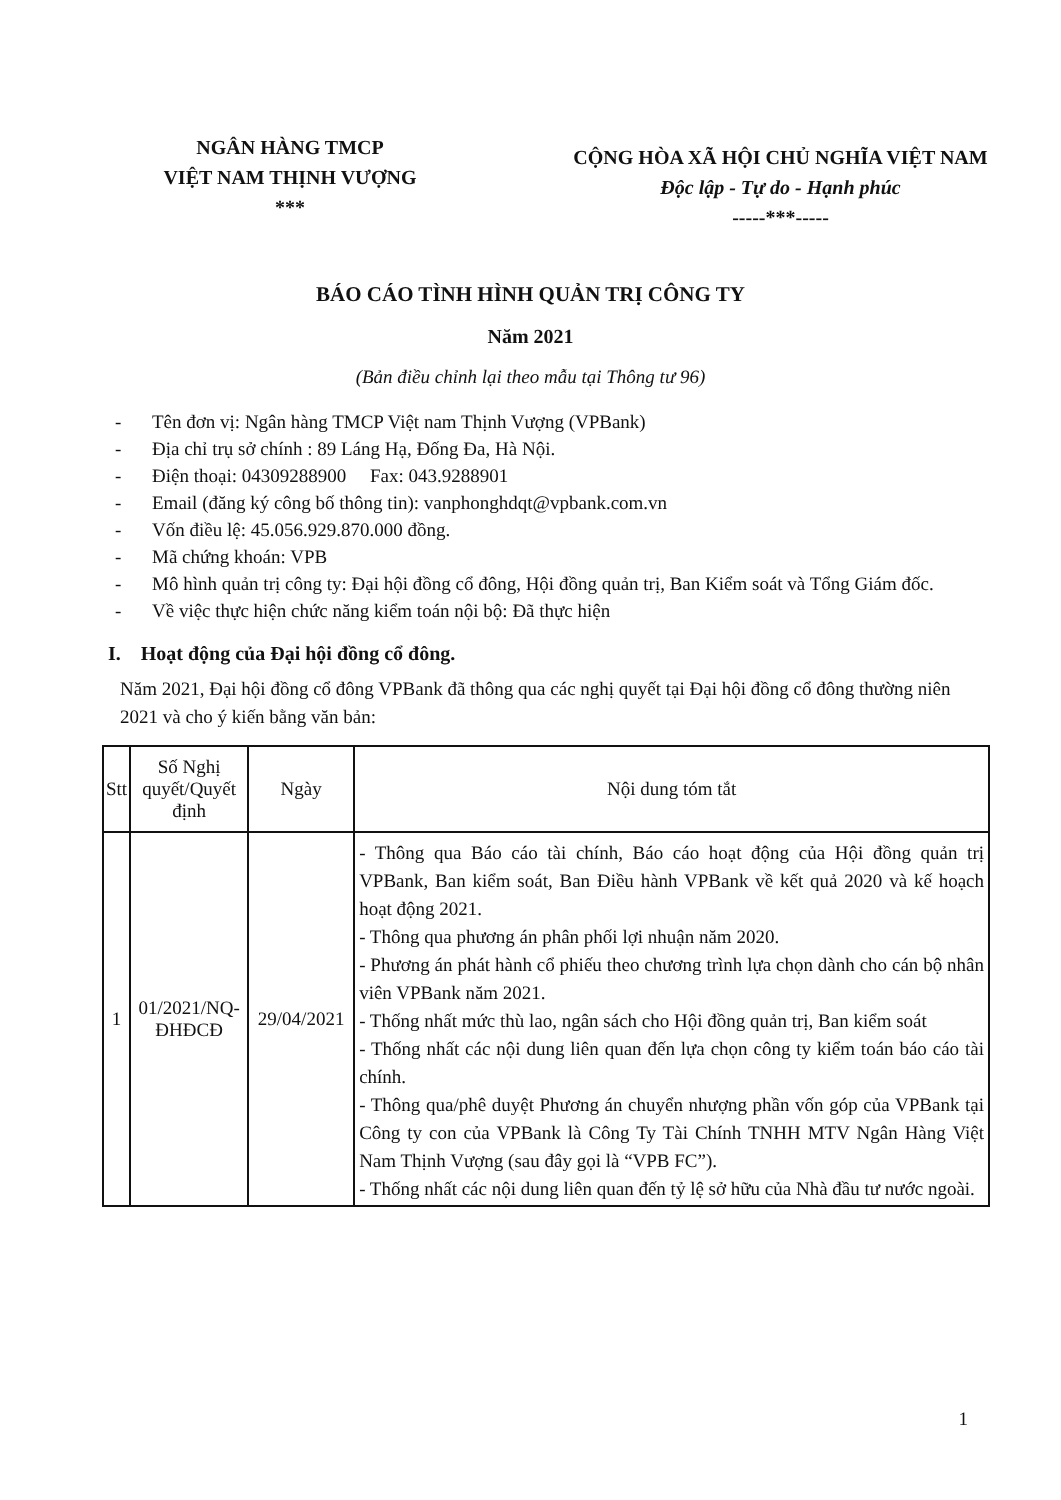NGÂN HÀNG TMCP
VIỆT NAM THỊNH VƯỢNG
***
CỘNG HÒA XÃ HỘI CHỦ NGHĨA VIỆT NAM
Độc lập - Tự do - Hạnh phúc
-----***-----
BÁO CÁO TÌNH HÌNH QUẢN TRỊ CÔNG TY
Năm 2021
(Bản điều chỉnh lại theo mẫu tại Thông tư 96)
- Tên đơn vị: Ngân hàng TMCP Việt nam Thịnh Vượng (VPBank)
- Địa chỉ trụ sở chính : 89 Láng Hạ, Đống Đa, Hà Nội.
- Điện thoại: 04309288900 Fax: 043.9288901
- Email (đăng ký công bố thông tin): vanphonghdqt@vpbank.com.vn
- Vốn điều lệ: 45.056.929.870.000 đồng.
- Mã chứng khoán: VPB
- Mô hình quản trị công ty: Đại hội đồng cổ đông, Hội đồng quản trị, Ban Kiểm soát và Tổng Giám đốc.
- Về việc thực hiện chức năng kiểm toán nội bộ: Đã thực hiện
I. Hoạt động của Đại hội đồng cổ đông.
Năm 2021, Đại hội đồng cổ đông VPBank đã thông qua các nghị quyết tại Đại hội đồng cổ đông thường niên 2021 và cho ý kiến bằng văn bản:
| Stt | Số Nghị quyết/Quyết định | Ngày | Nội dung tóm tắt |
| --- | --- | --- | --- |
| 1 | 01/2021/NQ-ĐHĐCĐ | 29/04/2021 | - Thông qua Báo cáo tài chính, Báo cáo hoạt động của Hội đồng quản trị VPBank, Ban kiểm soát, Ban Điều hành VPBank về kết quả 2020 và kế hoạch hoạt động 2021. - Thông qua phương án phân phối lợi nhuận năm 2020. - Phương án phát hành cổ phiếu theo chương trình lựa chọn dành cho cán bộ nhân viên VPBank năm 2021. - Thống nhất mức thù lao, ngân sách cho Hội đồng quản trị, Ban kiểm soát - Thống nhất các nội dung liên quan đến lựa chọn công ty kiểm toán báo cáo tài chính. - Thông qua/phê duyệt Phương án chuyển nhượng phần vốn góp của VPBank tại Công ty con của VPBank là Công Ty Tài Chính TNHH MTV Ngân Hàng Việt Nam Thịnh Vượng (sau đây gọi là “VPB FC”). - Thống nhất các nội dung liên quan đến tỷ lệ sở hữu của Nhà đầu tư nước ngoài. |
1